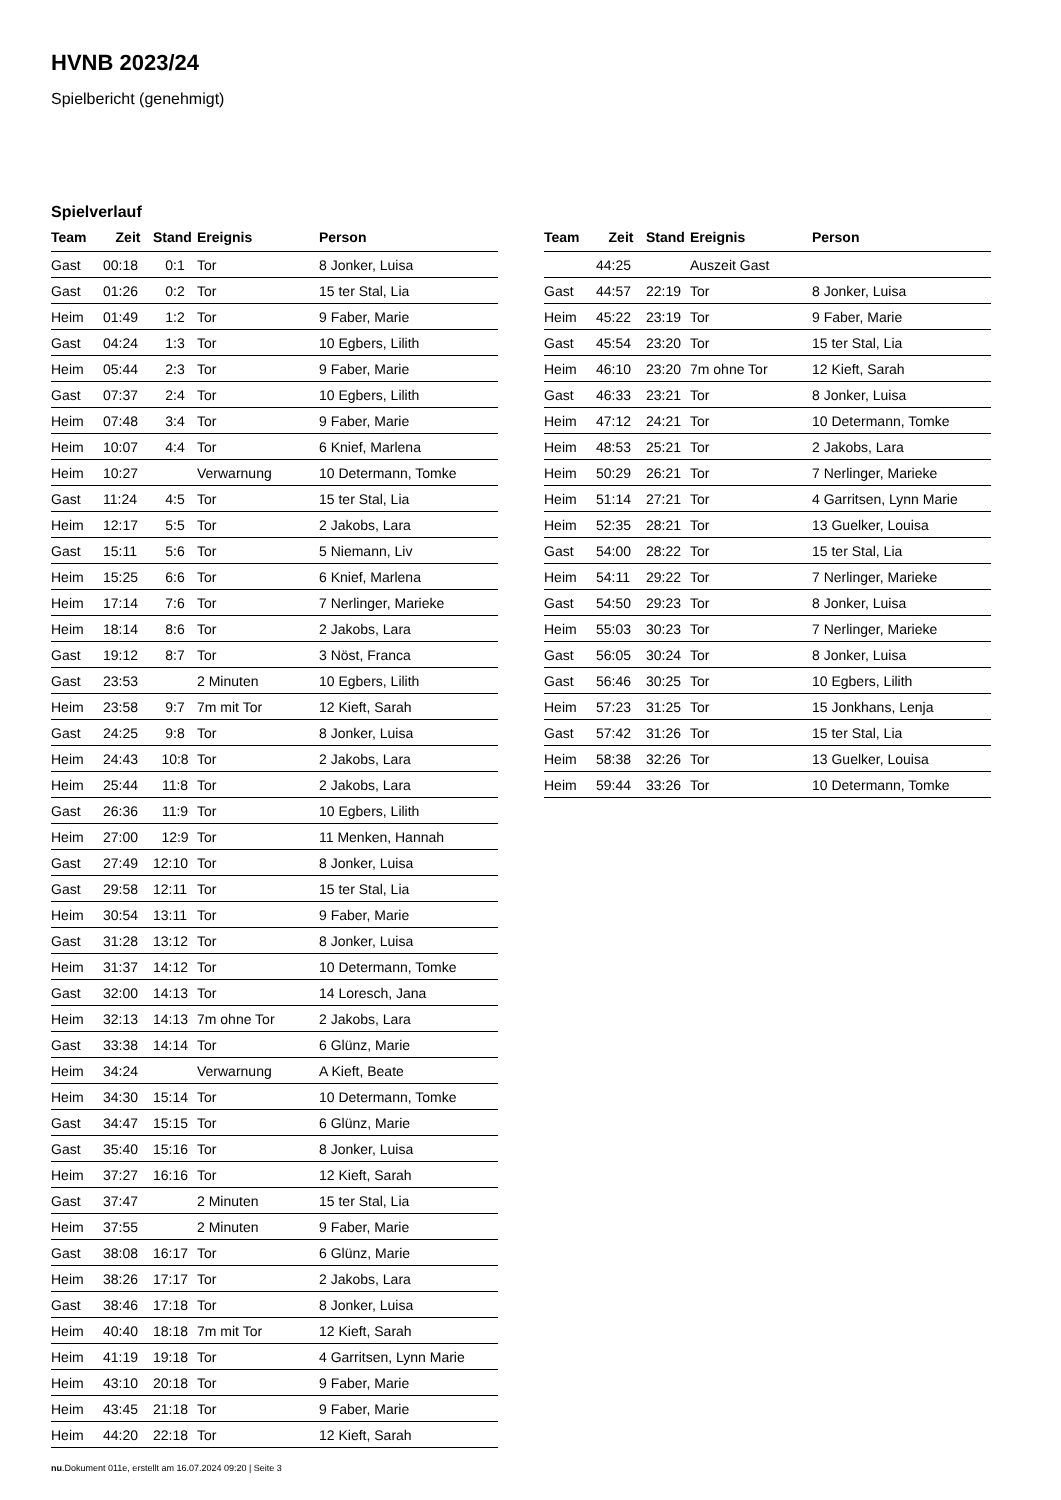HVNB 2023/24
Spielbericht (genehmigt)
Spielverlauf
| Team | Zeit | Stand | Ereignis | Person |
| --- | --- | --- | --- | --- |
| Gast | 00:18 | 0:1 | Tor | 8 Jonker, Luisa |
| Gast | 01:26 | 0:2 | Tor | 15 ter Stal, Lia |
| Heim | 01:49 | 1:2 | Tor | 9 Faber, Marie |
| Gast | 04:24 | 1:3 | Tor | 10 Egbers, Lilith |
| Heim | 05:44 | 2:3 | Tor | 9 Faber, Marie |
| Gast | 07:37 | 2:4 | Tor | 10 Egbers, Lilith |
| Heim | 07:48 | 3:4 | Tor | 9 Faber, Marie |
| Heim | 10:07 | 4:4 | Tor | 6 Knief, Marlena |
| Heim | 10:27 | | Verwarnung | 10 Determann, Tomke |
| Gast | 11:24 | 4:5 | Tor | 15 ter Stal, Lia |
| Heim | 12:17 | 5:5 | Tor | 2 Jakobs, Lara |
| Gast | 15:11 | 5:6 | Tor | 5 Niemann, Liv |
| Heim | 15:25 | 6:6 | Tor | 6 Knief, Marlena |
| Heim | 17:14 | 7:6 | Tor | 7 Nerlinger, Marieke |
| Heim | 18:14 | 8:6 | Tor | 2 Jakobs, Lara |
| Gast | 19:12 | 8:7 | Tor | 3 Nöst, Franca |
| Gast | 23:53 | | 2 Minuten | 10 Egbers, Lilith |
| Heim | 23:58 | 9:7 | 7m mit Tor | 12 Kieft, Sarah |
| Gast | 24:25 | 9:8 | Tor | 8 Jonker, Luisa |
| Heim | 24:43 | 10:8 | Tor | 2 Jakobs, Lara |
| Heim | 25:44 | 11:8 | Tor | 2 Jakobs, Lara |
| Gast | 26:36 | 11:9 | Tor | 10 Egbers, Lilith |
| Heim | 27:00 | 12:9 | Tor | 11 Menken, Hannah |
| Gast | 27:49 | 12:10 | Tor | 8 Jonker, Luisa |
| Gast | 29:58 | 12:11 | Tor | 15 ter Stal, Lia |
| Heim | 30:54 | 13:11 | Tor | 9 Faber, Marie |
| Gast | 31:28 | 13:12 | Tor | 8 Jonker, Luisa |
| Heim | 31:37 | 14:12 | Tor | 10 Determann, Tomke |
| Gast | 32:00 | 14:13 | Tor | 14 Loresch, Jana |
| Heim | 32:13 | 14:13 | 7m ohne Tor | 2 Jakobs, Lara |
| Gast | 33:38 | 14:14 | Tor | 6 Glünz, Marie |
| Heim | 34:24 | | Verwarnung | A Kieft, Beate |
| Heim | 34:30 | 15:14 | Tor | 10 Determann, Tomke |
| Gast | 34:47 | 15:15 | Tor | 6 Glünz, Marie |
| Gast | 35:40 | 15:16 | Tor | 8 Jonker, Luisa |
| Heim | 37:27 | 16:16 | Tor | 12 Kieft, Sarah |
| Gast | 37:47 | | 2 Minuten | 15 ter Stal, Lia |
| Heim | 37:55 | | 2 Minuten | 9 Faber, Marie |
| Gast | 38:08 | 16:17 | Tor | 6 Glünz, Marie |
| Heim | 38:26 | 17:17 | Tor | 2 Jakobs, Lara |
| Gast | 38:46 | 17:18 | Tor | 8 Jonker, Luisa |
| Heim | 40:40 | 18:18 | 7m mit Tor | 12 Kieft, Sarah |
| Heim | 41:19 | 19:18 | Tor | 4 Garritsen, Lynn Marie |
| Heim | 43:10 | 20:18 | Tor | 9 Faber, Marie |
| Heim | 43:45 | 21:18 | Tor | 9 Faber, Marie |
| Heim | 44:20 | 22:18 | Tor | 12 Kieft, Sarah |
| Team | Zeit | Stand | Ereignis | Person |
| --- | --- | --- | --- | --- |
| | 44:25 | | Auszeit Gast | |
| Gast | 44:57 | 22:19 | Tor | 8 Jonker, Luisa |
| Heim | 45:22 | 23:19 | Tor | 9 Faber, Marie |
| Gast | 45:54 | 23:20 | Tor | 15 ter Stal, Lia |
| Heim | 46:10 | 23:20 | 7m ohne Tor | 12 Kieft, Sarah |
| Gast | 46:33 | 23:21 | Tor | 8 Jonker, Luisa |
| Heim | 47:12 | 24:21 | Tor | 10 Determann, Tomke |
| Heim | 48:53 | 25:21 | Tor | 2 Jakobs, Lara |
| Heim | 50:29 | 26:21 | Tor | 7 Nerlinger, Marieke |
| Heim | 51:14 | 27:21 | Tor | 4 Garritsen, Lynn Marie |
| Heim | 52:35 | 28:21 | Tor | 13 Guelker, Louisa |
| Gast | 54:00 | 28:22 | Tor | 15 ter Stal, Lia |
| Heim | 54:11 | 29:22 | Tor | 7 Nerlinger, Marieke |
| Gast | 54:50 | 29:23 | Tor | 8 Jonker, Luisa |
| Heim | 55:03 | 30:23 | Tor | 7 Nerlinger, Marieke |
| Gast | 56:05 | 30:24 | Tor | 8 Jonker, Luisa |
| Gast | 56:46 | 30:25 | Tor | 10 Egbers, Lilith |
| Heim | 57:23 | 31:25 | Tor | 15 Jonkhans, Lenja |
| Gast | 57:42 | 31:26 | Tor | 15 ter Stal, Lia |
| Heim | 58:38 | 32:26 | Tor | 13 Guelker, Louisa |
| Heim | 59:44 | 33:26 | Tor | 10 Determann, Tomke |
nu.Dokument 011e, erstellt am 16.07.2024 09:20 | Seite 3